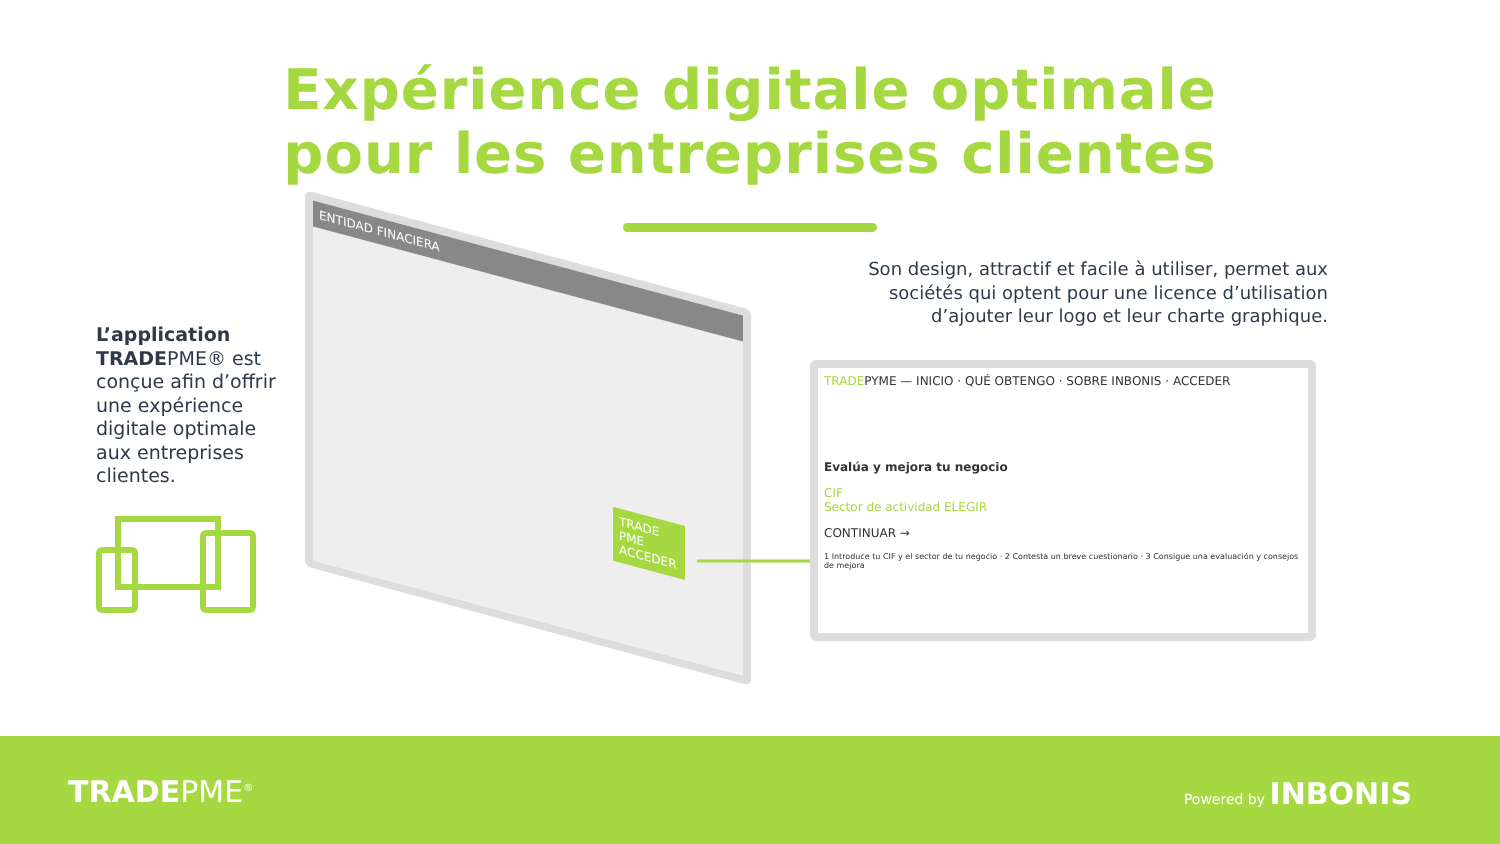Expérience digitale optimale
pour les entreprises clientes
L’application TRADEPME® est conçue afin d’offrir une expérience digitale optimale aux entreprises clientes.
Son design, attractif et facile à utiliser, permet aux sociétés qui optent pour une licence d’utilisation d’ajouter leur logo et leur charte graphique.
ENTIDAD FINACIERA
TRADE PME ACCEDER
TRADEPYME — INICIO · QUÉ OBTENGO · SOBRE INBONIS · ACCEDER
Evalúa y mejora tu negocio
CIF
Sector de actividad ELEGIR
CONTINUAR →
1 Introduce tu CIF y el sector de tu negocio · 2 Contesta un breve cuestionario · 3 Consigue una evaluación y consejos de mejora
TRADEPME<sup>®</sup> Powered by INBONIS